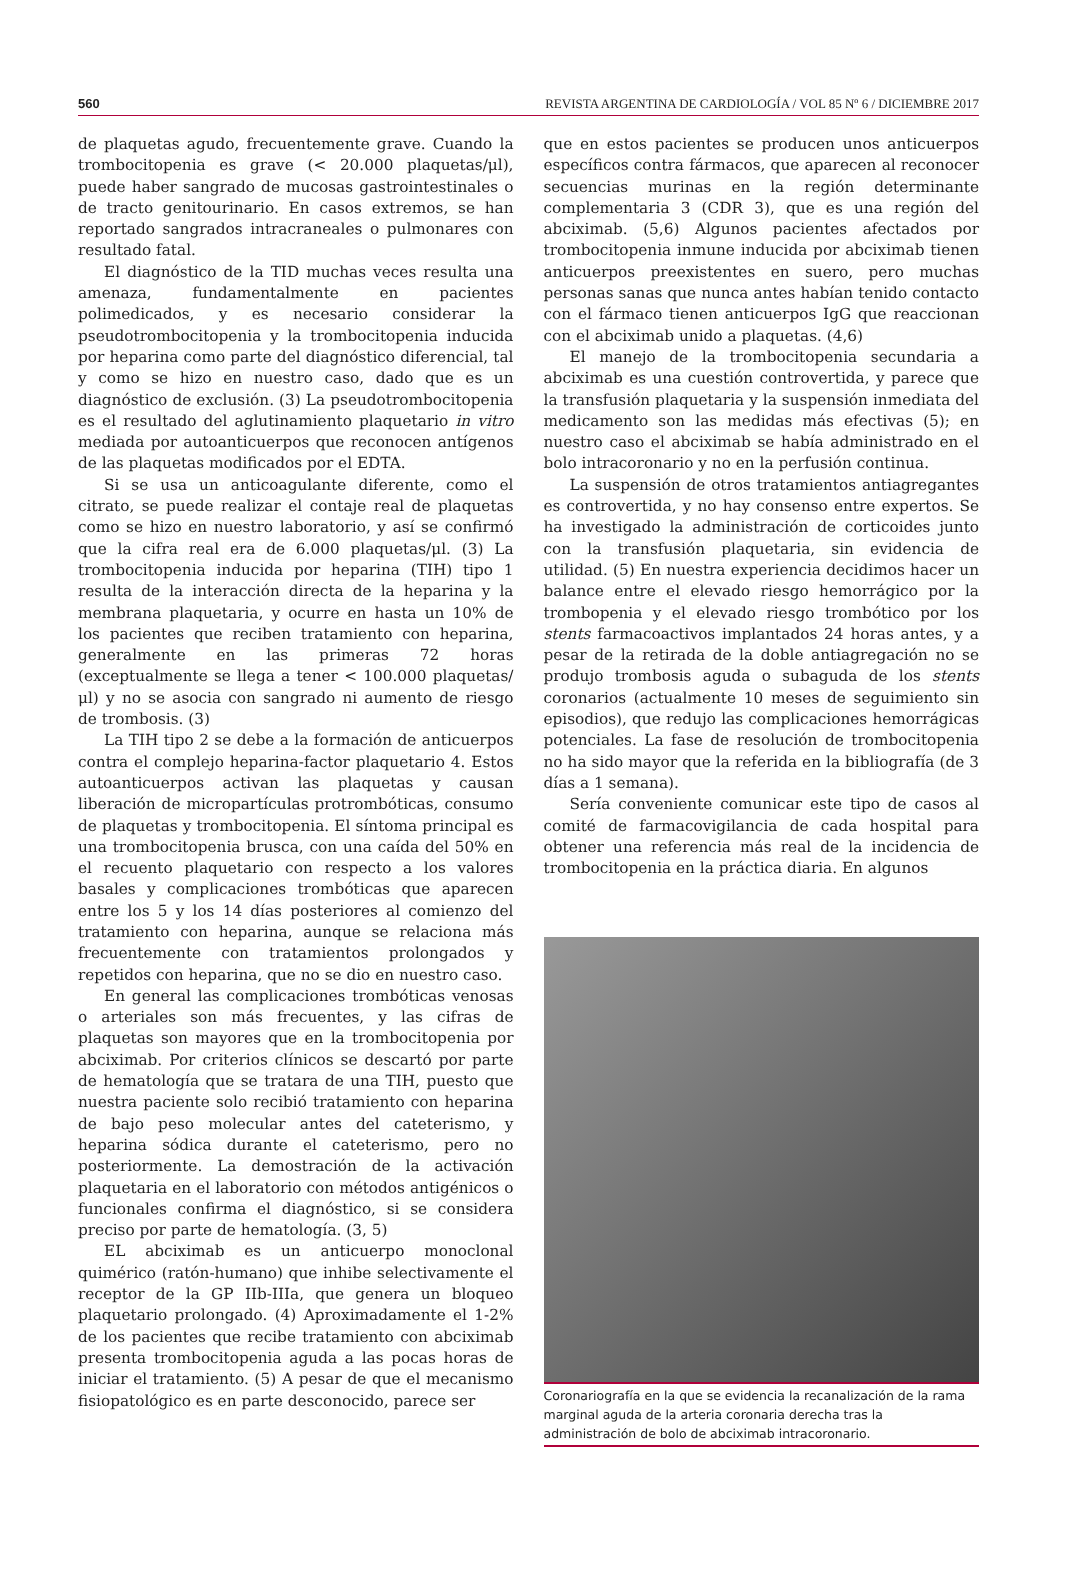560 REVISTA ARGENTINA DE CARDIOLOGÍA / VOL 85 Nº 6 / DICIEMBRE 2017
de plaquetas agudo, frecuentemente grave. Cuando la trombocitopenia es grave (< 20.000 plaquetas/μl), puede haber sangrado de mucosas gastrointestinales o de tracto genitourinario. En casos extremos, se han reportado sangrados intracraneales o pulmonares con resultado fatal.
El diagnóstico de la TID muchas veces resulta una amenaza, fundamentalmente en pacientes polimedicados, y es necesario considerar la pseudotrombocitopenia y la trombocitopenia inducida por heparina como parte del diagnóstico diferencial, tal y como se hizo en nuestro caso, dado que es un diagnóstico de exclusión. (3) La pseudotrombocitopenia es el resultado del aglutinamiento plaquetario in vitro mediada por autoanticuerpos que reconocen antígenos de las plaquetas modificados por el EDTA.
Si se usa un anticoagulante diferente, como el citrato, se puede realizar el contaje real de plaquetas como se hizo en nuestro laboratorio, y así se confirmó que la cifra real era de 6.000 plaquetas/μl. (3) La trombocitopenia inducida por heparina (TIH) tipo 1 resulta de la interacción directa de la heparina y la membrana plaquetaria, y ocurre en hasta un 10% de los pacientes que reciben tratamiento con heparina, generalmente en las primeras 72 horas (exceptualmente se llega a tener < 100.000 plaquetas/μl) y no se asocia con sangrado ni aumento de riesgo de trombosis. (3)
La TIH tipo 2 se debe a la formación de anticuerpos contra el complejo heparina-factor plaquetario 4. Estos autoanticuerpos activan las plaquetas y causan liberación de micropartículas protrombóticas, consumo de plaquetas y trombocitopenia. El síntoma principal es una trombocitopenia brusca, con una caída del 50% en el recuento plaquetario con respecto a los valores basales y complicaciones trombóticas que aparecen entre los 5 y los 14 días posteriores al comienzo del tratamiento con heparina, aunque se relaciona más frecuentemente con tratamientos prolongados y repetidos con heparina, que no se dio en nuestro caso.
En general las complicaciones trombóticas venosas o arteriales son más frecuentes, y las cifras de plaquetas son mayores que en la trombocitopenia por abciximab. Por criterios clínicos se descartó por parte de hematología que se tratara de una TIH, puesto que nuestra paciente solo recibió tratamiento con heparina de bajo peso molecular antes del cateterismo, y heparina sódica durante el cateterismo, pero no posteriormente. La demostración de la activación plaquetaria en el laboratorio con métodos antigénicos o funcionales confirma el diagnóstico, si se considera preciso por parte de hematología. (3, 5)
EL abciximab es un anticuerpo monoclonal quimérico (ratón-humano) que inhibe selectivamente el receptor de la GP IIb-IIIa, que genera un bloqueo plaquetario prolongado. (4) Aproximadamente el 1-2% de los pacientes que recibe tratamiento con abciximab presenta trombocitopenia aguda a las pocas horas de iniciar el tratamiento. (5) A pesar de que el mecanismo fisiopatológico es en parte desconocido, parece ser
que en estos pacientes se producen unos anticuerpos específicos contra fármacos, que aparecen al reconocer secuencias murinas en la región determinante complementaria 3 (CDR 3), que es una región del abciximab. (5,6) Algunos pacientes afectados por trombocitopenia inmune inducida por abciximab tienen anticuerpos preexistentes en suero, pero muchas personas sanas que nunca antes habían tenido contacto con el fármaco tienen anticuerpos IgG que reaccionan con el abciximab unido a plaquetas. (4,6)
El manejo de la trombocitopenia secundaria a abciximab es una cuestión controvertida, y parece que la transfusión plaquetaria y la suspensión inmediata del medicamento son las medidas más efectivas (5); en nuestro caso el abciximab se había administrado en el bolo intracoronario y no en la perfusión continua.
La suspensión de otros tratamientos antiagregantes es controvertida, y no hay consenso entre expertos. Se ha investigado la administración de corticoides junto con la transfusión plaquetaria, sin evidencia de utilidad. (5) En nuestra experiencia decidimos hacer un balance entre el elevado riesgo hemorrágico por la trombopenia y el elevado riesgo trombótico por los stents farmacoactivos implantados 24 horas antes, y a pesar de la retirada de la doble antiagregación no se produjo trombosis aguda o subaguda de los stents coronarios (actualmente 10 meses de seguimiento sin episodios), que redujo las complicaciones hemorrágicas potenciales. La fase de resolución de trombocitopenia no ha sido mayor que la referida en la bibliografía (de 3 días a 1 semana).
Sería conveniente comunicar este tipo de casos al comité de farmacovigilancia de cada hospital para obtener una referencia más real de la incidencia de trombocitopenia en la práctica diaria. En algunos
Coronariografía en la que se evidencia la recanalización de la rama marginal aguda de la arteria coronaria derecha tras la administración de bolo de abciximab intracoronario.